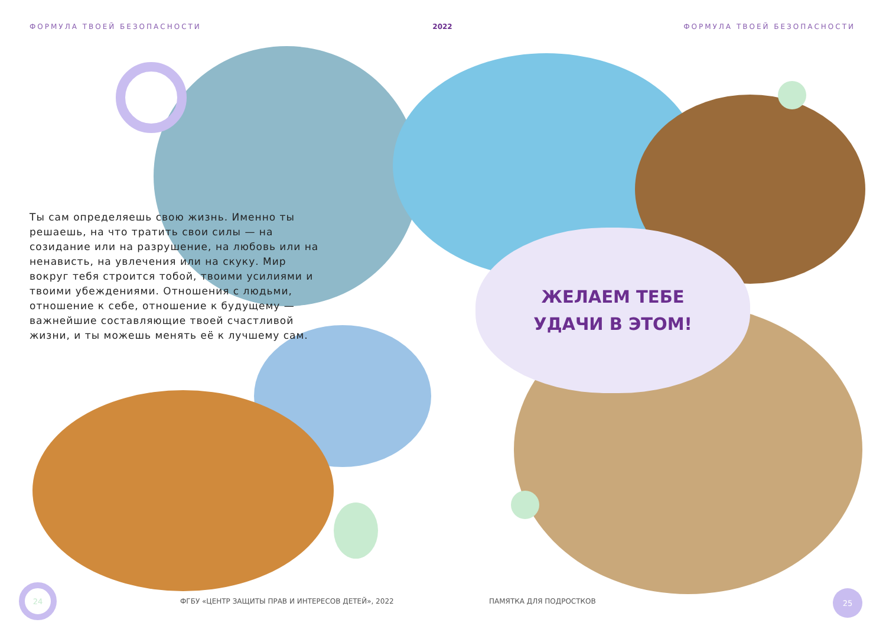ФОРМУЛА ТВОЕЙ БЕЗОПАСНОСТИ 2022 ФОРМУЛА ТВОЕЙ БЕЗОПАСНОСТИ
Ты сам определяешь свою жизнь. Именно ты решаешь, на что тратить свои силы — на созидание или на разрушение, на любовь или на ненависть, на увлечения или на скуку. Мир вокруг тебя строится тобой, твоими усилиями и твоими убежде­ниями. Отношения с людьми, отношение к себе, отношение к будущему — важнейшие составляющие твоей счастливой жизни, и ты можешь менять её к лучшему сам.
ЖЕЛАЕМ ТЕБЕ
УДАЧИ В ЭТОМ!
24
ФГБУ «ЦЕНТР ЗАЩИТЫ ПРАВ И ИНТЕРЕСОВ ДЕТЕЙ», 2022
ПАМЯТКА ДЛЯ ПОДРОСТКОВ
25